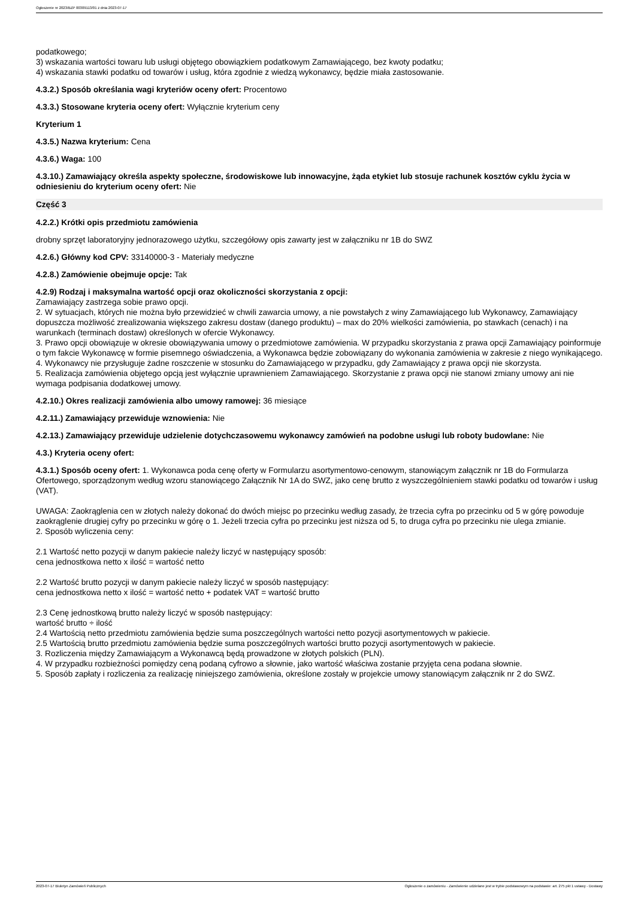Ogłoszenie nr 2023/BZP 00309113/01 z dnia 2023-07-17
podatkowego;
3) wskazania wartości towaru lub usługi objętego obowiązkiem podatkowym Zamawiającego, bez kwoty podatku;
4) wskazania stawki podatku od towarów i usług, która zgodnie z wiedzą wykonawcy, będzie miała zastosowanie.
4.3.2.) Sposób określania wagi kryteriów oceny ofert: Procentowo
4.3.3.) Stosowane kryteria oceny ofert: Wyłącznie kryterium ceny
Kryterium 1
4.3.5.) Nazwa kryterium: Cena
4.3.6.) Waga: 100
4.3.10.) Zamawiający określa aspekty społeczne, środowiskowe lub innowacyjne, żąda etykiet lub stosuje rachunek kosztów cyklu życia w odniesieniu do kryterium oceny ofert: Nie
Część 3
4.2.2.) Krótki opis przedmiotu zamówienia
drobny sprzęt laboratoryjny jednorazowego użytku, szczegółowy opis zawarty jest w załączniku nr 1B do SWZ
4.2.6.) Główny kod CPV: 33140000-3 - Materiały medyczne
4.2.8.) Zamówienie obejmuje opcje: Tak
4.2.9) Rodzaj i maksymalna wartość opcji oraz okoliczności skorzystania z opcji:
Zamawiający zastrzega sobie prawo opcji.
2. W sytuacjach, których nie można było przewidzieć w chwili zawarcia umowy, a nie powstałych z winy Zamawiającego lub Wykonawcy, Zamawiający dopuszcza możliwość zrealizowania większego zakresu dostaw (danego produktu) – max do 20% wielkości zamówienia, po stawkach (cenach) i na warunkach (terminach dostaw) określonych w ofercie Wykonawcy.
3. Prawo opcji obowiązuje w okresie obowiązywania umowy o przedmiotowe zamówienia. W przypadku skorzystania z prawa opcji Zamawiający poinformuje o tym fakcie Wykonawcę w formie pisemnego oświadczenia, a Wykonawca będzie zobowiązany do wykonania zamówienia w zakresie z niego wynikającego.
4. Wykonawcy nie przysługuje żadne roszczenie w stosunku do Zamawiającego w przypadku, gdy Zamawiający z prawa opcji nie skorzysta.
5. Realizacja zamówienia objętego opcją jest wyłącznie uprawnieniem Zamawiającego. Skorzystanie z prawa opcji nie stanowi zmiany umowy ani nie wymaga podpisania dodatkowej umowy.
4.2.10.) Okres realizacji zamówienia albo umowy ramowej: 36 miesiące
4.2.11.) Zamawiający przewiduje wznowienia: Nie
4.2.13.) Zamawiający przewiduje udzielenie dotychczasowemu wykonawcy zamówień na podobne usługi lub roboty budowlane: Nie
4.3.) Kryteria oceny ofert:
4.3.1.) Sposób oceny ofert: 1. Wykonawca poda cenę oferty w Formularzu asortymentowo-cenowym, stanowiącym załącznik nr 1B do Formularza Ofertowego, sporządzonym według wzoru stanowiącego Załącznik Nr 1A do SWZ, jako cenę brutto z wyszczególnieniem stawki podatku od towarów i usług (VAT).
UWAGA: Zaokrąglenia cen w złotych należy dokonać do dwóch miejsc po przecinku według zasady, że trzecia cyfra po przecinku od 5 w górę powoduje zaokrąglenie drugiej cyfry po przecinku w górę o 1. Jeżeli trzecia cyfra po przecinku jest niższa od 5, to druga cyfra po przecinku nie ulega zmianie.
2. Sposób wyliczenia ceny:
2.1 Wartość netto pozycji w danym pakiecie należy liczyć w następujący sposób:
cena jednostkowa netto x ilość = wartość netto
2.2 Wartość brutto pozycji w danym pakiecie należy liczyć w sposób następujący:
cena jednostkowa netto x ilość = wartość netto + podatek VAT = wartość brutto
2.3 Cenę jednostkową brutto należy liczyć w sposób następujący:
wartość brutto ÷ ilość
2.4 Wartością netto przedmiotu zamówienia będzie suma poszczególnych wartości netto pozycji asortymentowych w pakiecie.
2.5 Wartością brutto przedmiotu zamówienia będzie suma poszczególnych wartości brutto pozycji asortymentowych w pakiecie.
3. Rozliczenia między Zamawiającym a Wykonawcą będą prowadzone w złotych polskich (PLN).
4. W przypadku rozbieżności pomiędzy ceną podaną cyfrowo a słownie, jako wartość właściwa zostanie przyjęta cena podana słownie.
5. Sposób zapłaty i rozliczenia za realizację niniejszego zamówienia, określone zostały w projekcie umowy stanowiącym załącznik nr 2 do SWZ.
2023-07-17 Biuletyn Zamówień Publicznych Ogłoszenie o zamówieniu - Zamówienie udzielane jest w trybie podstawowym na podstawie: art. 275 pkt 1 ustawy - Dostawy